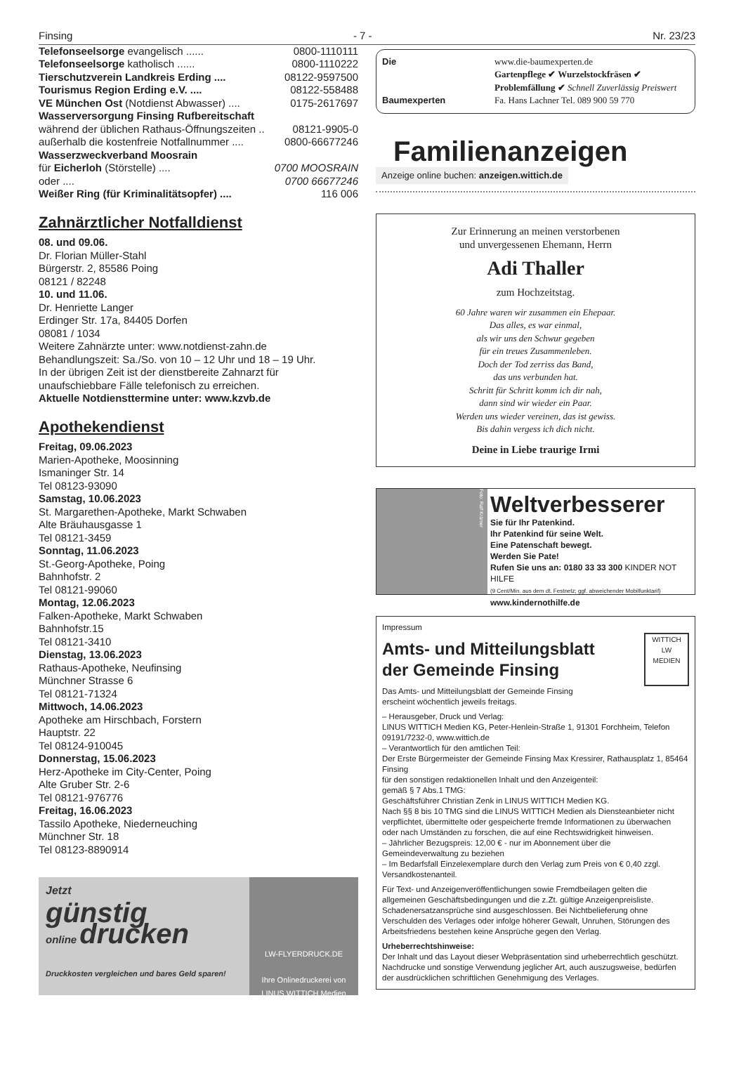Finsing - 7 - Nr. 23/23
Telefonseelsorge evangelisch ...... 0800-1110111
Telefonseelsorge katholisch ...... 0800-1110222
Tierschutzverein Landkreis Erding .... 08122-9597500
Tourismus Region Erding e.V. .... 08122-558488
VE München Ost (Notdienst Abwasser) .... 0175-2617697
Wasserversorgung Finsing Rufbereitschaft
während der üblichen Rathaus-Öffnungszeiten .. 08121-9905-0
außerhalb die kostenfreie Notfallnummer .... 0800-66677246
Wasserzweckverband Moosrain
für Eicherloh (Störstelle) .... 0700 MOOSRAIN
oder .... 0700 66677246
Weißer Ring (für Kriminalitätsopfer) .... 116 006
Zahnärztlicher Notfalldienst
08. und 09.06.
Dr. Florian Müller-Stahl
Bürgerstr. 2, 85586 Poing
08121 / 82248
10. und 11.06.
Dr. Henriette Langer
Erdinger Str. 17a, 84405 Dorfen
08081 / 1034
Weitere Zahnärzte unter: www.notdienst-zahn.de
Behandlungszeit: Sa./So. von 10 – 12 Uhr und 18 – 19 Uhr.
In der übrigen Zeit ist der dienstbereite Zahnarzt für unaufschiebbare Fälle telefonisch zu erreichen.
Aktuelle Notdiensttermine unter: www.kzvb.de
Apothekendienst
Freitag, 09.06.2023
Marien-Apotheke, Moosinning
Ismaninger Str. 14
Tel 08123-93090
Samstag, 10.06.2023
St. Margarethen-Apotheke, Markt Schwaben
Alte Bräuhausgasse 1
Tel 08121-3459
Sonntag, 11.06.2023
St.-Georg-Apotheke, Poing
Bahnhofstr. 2
Tel 08121-99060
Montag, 12.06.2023
Falken-Apotheke, Markt Schwaben
Bahnhofstr.15
Tel 08121-3410
Dienstag, 13.06.2023
Rathaus-Apotheke, Neufinsing
Münchner Strasse 6
Tel 08121-71324
Mittwoch, 14.06.2023
Apotheke am Hirschbach, Forstern
Hauptstr. 22
Tel 08124-910045
Donnerstag, 15.06.2023
Herz-Apotheke im City-Center, Poing
Alte Gruber Str. 2-6
Tel 08121-976776
Freitag, 16.06.2023
Tassilo Apotheke, Niederneuching
Münchner Str. 18
Tel 08123-8890914
Jetzt
günstig
online drucken
Druckkosten vergleichen und bares Geld sparen!
LW-FLYERDRUCK.DE
Ihre Onlinedruckerei von
LINUS WITTICH Medien
Die
Baumexperten
www.die-baumexperten.de
Gartenpflege ✔ Wurzelstockfräsen ✔ Problemfällung ✔ Schnell Zuverlässig Preiswert
Fa. Hans Lachner Tel. 089 900 59 770
Familienanzeigen
Anzeige online buchen: anzeigen.wittich.de
Zur Erinnerung an meinen verstorbenen
und unvergessenen Ehemann, Herrn
Adi Thaller
zum Hochzeitstag.
60 Jahre waren wir zusammen ein Ehepaar.
Das alles, es war einmal,
als wir uns den Schwur gegeben
für ein treues Zusammenleben.
Doch der Tod zerriss das Band,
das uns verbunden hat.
Schritt für Schritt komm ich dir nah,
dann sind wir wieder ein Paar.
Werden uns wieder vereinen, das ist gewiss.
Bis dahin vergess ich dich nicht.
Deine in Liebe traurige Irmi
Foto: Ralf Krämer
Weltverbesserer
Sie für Ihr Patenkind.
Ihr Patenkind für seine Welt.
Eine Patenschaft bewegt.
Werden Sie Pate!
Rufen Sie uns an: 0180 33 33 300 KINDER NOT HILFE
(9 Cent/Min. aus dem dt. Festnetz; ggf. abweichender Mobilfunktarif) www.kindernothilfe.de
Impressum
Amts- und Mitteilungsblatt
der Gemeinde Finsing
WITTICH
LW
MEDIEN
Das Amts- und Mitteilungsblatt der Gemeinde Finsing
erscheint wöchentlich jeweils freitags.
– Herausgeber, Druck und Verlag:
LINUS WITTICH Medien KG, Peter-Henlein-Straße 1, 91301 Forchheim, Telefon 09191/7232-0, www.wittich.de
– Verantwortlich für den amtlichen Teil:
Der Erste Bürgermeister der Gemeinde Finsing Max Kressirer, Rathausplatz 1, 85464 Finsing
für den sonstigen redaktionellen Inhalt und den Anzeigenteil:
gemäß § 7 Abs.1 TMG:
Geschäftsführer Christian Zenk in LINUS WITTICH Medien KG.
Nach §§ 8 bis 10 TMG sind die LINUS WITTICH Medien als Diensteanbieter nicht verpflichtet, übermittelte oder gespeicherte fremde Informationen zu überwachen oder nach Umständen zu forschen, die auf eine Rechtswidrigkeit hinweisen.
– Jährlicher Bezugspreis: 12,00 € - nur im Abonnement über die Gemeindeverwaltung zu beziehen
– Im Bedarfsfall Einzelexemplare durch den Verlag zum Preis von € 0,40 zzgl. Versandkostenanteil.
Für Text- und Anzeigenveröffentlichungen sowie Fremdbeilagen gelten die allgemeinen Geschäftsbedingungen und die z.Zt. gültige Anzeigenpreisliste. Schadenersatzansprüche sind ausgeschlossen. Bei Nichtbelieferung ohne Verschulden des Verlages oder infolge höherer Gewalt, Unruhen, Störungen des Arbeitsfriedens bestehen keine Ansprüche gegen den Verlag.
Urheberrechtshinweise:
Der Inhalt und das Layout dieser Webpräsentation sind urheberrechtlich geschützt. Nachdrucke und sonstige Verwendung jeglicher Art, auch auszugsweise, bedürfen der ausdrücklichen schriftlichen Genehmigung des Verlages.